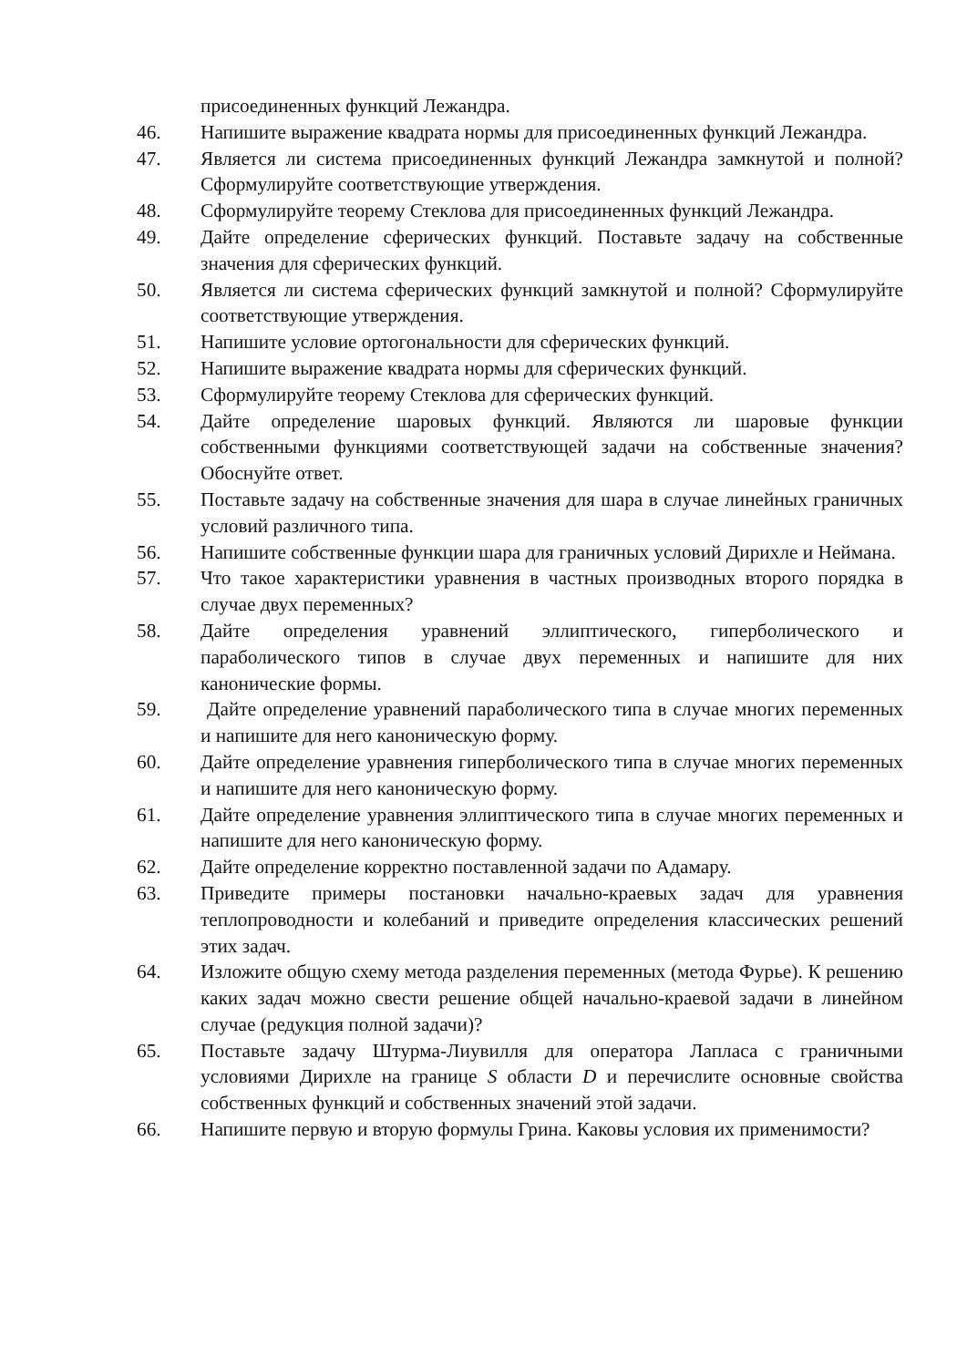присоединенных функций Лежандра.
46. Напишите выражение квадрата нормы для присоединенных функций Лежандра.
47. Является ли система присоединенных функций Лежандра замкнутой и полной? Сформулируйте соответствующие утверждения.
48. Сформулируйте теорему Стеклова для присоединенных функций Лежандра.
49. Дайте определение сферических функций. Поставьте задачу на собственные значения для сферических функций.
50. Является ли система сферических функций замкнутой и полной? Сформулируйте соответствующие утверждения.
51. Напишите условие ортогональности для сферических функций.
52. Напишите выражение квадрата нормы для сферических функций.
53. Сформулируйте теорему Стеклова для сферических функций.
54. Дайте определение шаровых функций. Являются ли шаровые функции собственными функциями соответствующей задачи на собственные значения? Обоснуйте ответ.
55. Поставьте задачу на собственные значения для шара в случае линейных граничных условий различного типа.
56. Напишите собственные функции шара для граничных условий Дирихле и Неймана.
57. Что такое характеристики уравнения в частных производных второго порядка в случае двух переменных?
58. Дайте определения уравнений эллиптического, гиперболического и параболического типов в случае двух переменных и напишите для них канонические формы.
59. Дайте определение уравнений параболического типа в случае многих переменных и напишите для него каноническую форму.
60. Дайте определение уравнения гиперболического типа в случае многих переменных и напишите для него каноническую форму.
61. Дайте определение уравнения эллиптического типа в случае многих переменных и напишите для него каноническую форму.
62. Дайте определение корректно поставленной задачи по Адамару.
63. Приведите примеры постановки начально-краевых задач для уравнения теплопроводности и колебаний и приведите определения классических решений этих задач.
64. Изложите общую схему метода разделения переменных (метода Фурье). К решению каких задач можно свести решение общей начально-краевой задачи в линейном случае (редукция полной задачи)?
65. Поставьте задачу Штурма-Лиувилля для оператора Лапласа с граничными условиями Дирихле на границе S области D и перечислите основные свойства собственных функций и собственных значений этой задачи.
66. Напишите первую и вторую формулы Грина. Каковы условия их применимости?